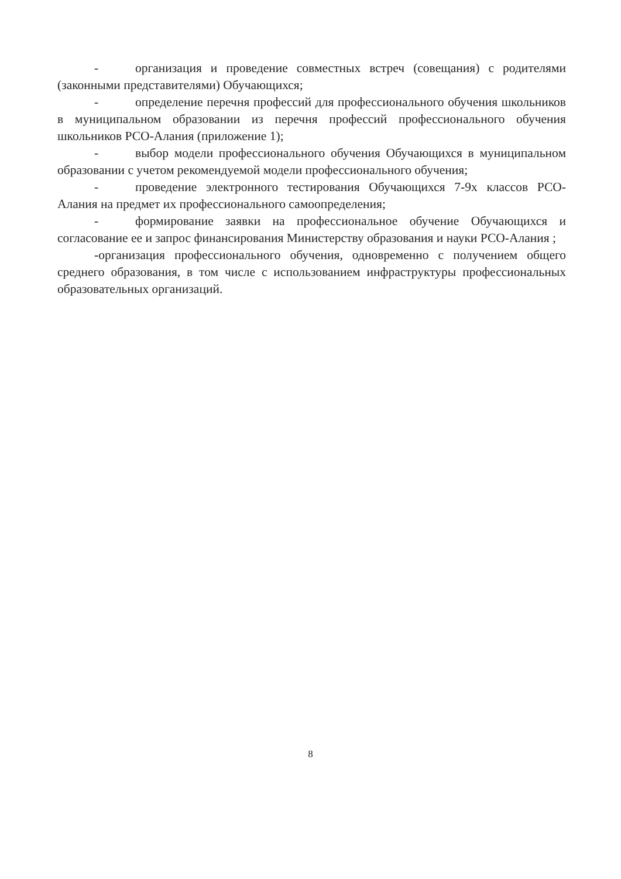- организация и проведение совместных встреч (совещания) с родителями (законными представителями) Обучающихся;
- определение перечня профессий для профессионального обучения школьников в муниципальном образовании из перечня профессий профессионального обучения школьников РСО-Алания (приложение 1);
- выбор модели профессионального обучения Обучающихся в муниципальном образовании с учетом рекомендуемой модели профессионального обучения;
- проведение электронного тестирования Обучающихся 7-9х классов РСО-Алания на предмет их профессионального самоопределения;
- формирование заявки на профессиональное обучение Обучающихся и согласование ее и запрос финансирования Министерству образования и науки РСО-Алания ;
-организация профессионального обучения, одновременно с получением общего среднего образования, в том числе с использованием инфраструктуры профессиональных образовательных организаций.
8